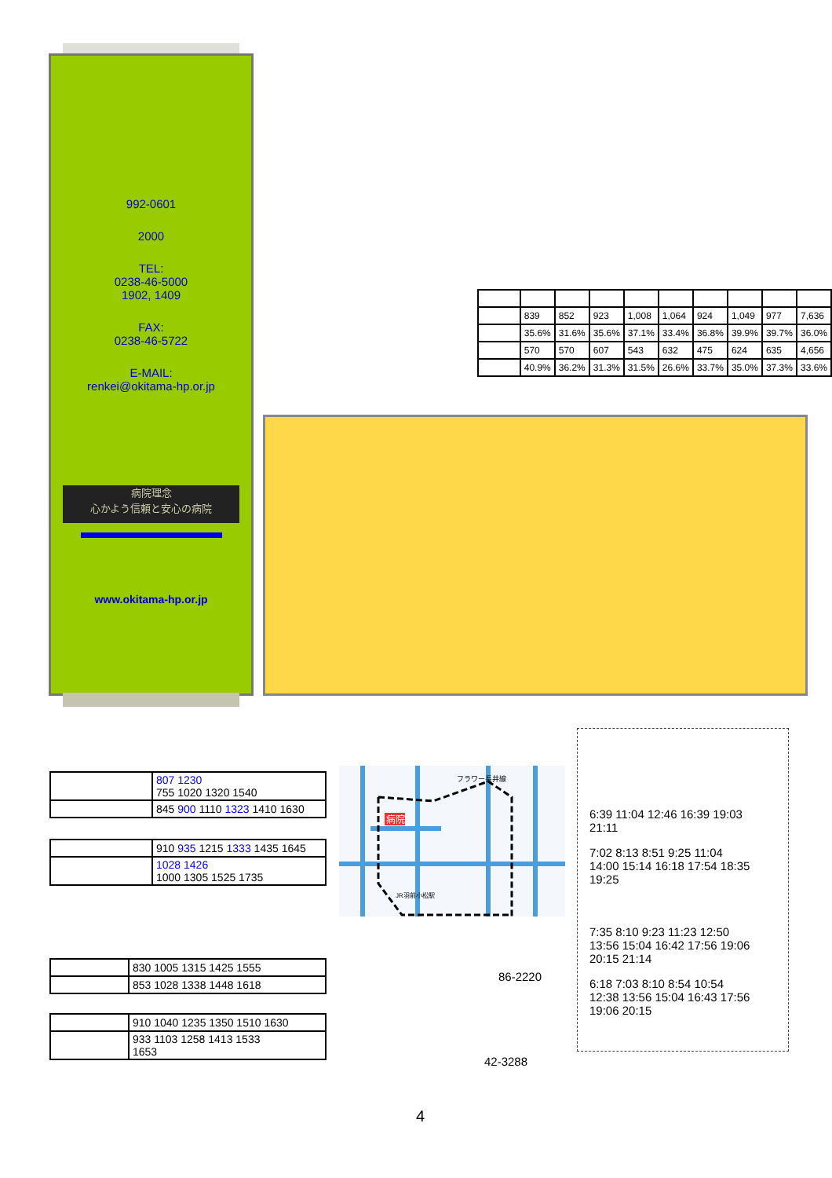992-0601
2000
TEL:
0238-46-5000
1902, 1409
FAX:
0238-46-5722
E-MAIL:
renkei@okitama-hp.or.jp
病院理念
心かよう信頼と安心の病院
www.okitama-hp.or.jp
| | 839 | 852 | 923 | 1,008 | 1,064 | 924 | 1,049 | 977 | 7,636 |
| | 35.6% | 31.6% | 35.6% | 37.1% | 33.4% | 36.8% | 39.9% | 39.7% | 36.0% |
| | 570 | 570 | 607 | 543 | 632 | 475 | 624 | 635 | 4,656 |
| | 40.9% | 36.2% | 31.3% | 31.5% | 26.6% | 33.7% | 35.0% | 37.3% | 33.6% |
| | 807 1230 755 1020 1320 1540 |
| | 845 900 1110 1323 1410 1630 |
| | 910 935 1215 1333 1435 1645 |
| | 1028 1426 1000 1305 1525 1735 |
| | 830 1005 1315 1425 1555 |
| | 853 1028 1338 1448 1618 |
| | 910 1040 1235 1350 1510 1630 |
| | 933 1103 1258 1413 1533 1653 |
病院
フラワー長井線
JR羽前小松駅
86-2220
42-3288
6:39 11:04 12:46 16:39 19:03
21:11
7:02 8:13 8:51 9:25 11:04
14:00 15:14 16:18 17:54 18:35
19:25
7:35 8:10 9:23 11:23 12:50
13:56 15:04 16:42 17:56 19:06
20:15 21:14
6:18 7:03 8:10 8:54 10:54
12:38 13:56 15:04 16:43 17:56
19:06 20:15
4